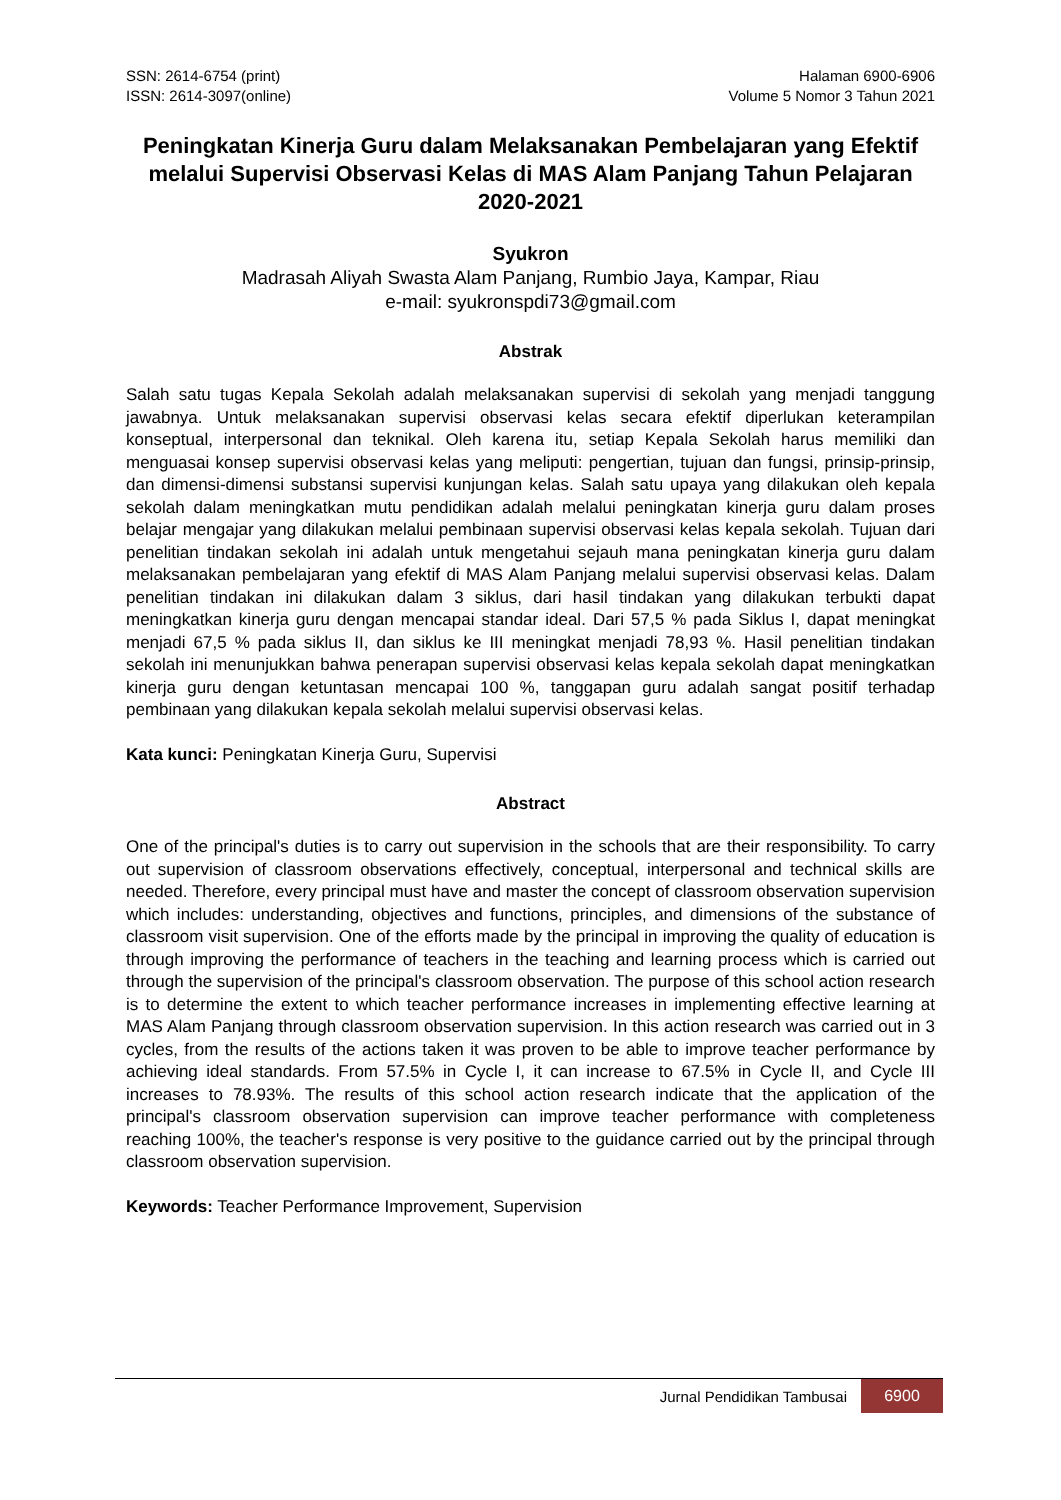SSN: 2614-6754 (print)
ISSN: 2614-3097(online)
Halaman 6900-6906
Volume 5 Nomor 3 Tahun 2021
Peningkatan Kinerja Guru dalam Melaksanakan Pembelajaran yang Efektif melalui Supervisi Observasi Kelas di MAS Alam Panjang Tahun Pelajaran 2020-2021
Syukron
Madrasah Aliyah Swasta Alam Panjang, Rumbio Jaya, Kampar, Riau
e-mail: syukronspdi73@gmail.com
Abstrak
Salah satu tugas Kepala Sekolah adalah melaksanakan supervisi di sekolah yang menjadi tanggung jawabnya. Untuk melaksanakan supervisi observasi kelas secara efektif diperlukan keterampilan konseptual, interpersonal dan teknikal. Oleh karena itu, setiap Kepala Sekolah harus memiliki dan menguasai konsep supervisi observasi kelas yang meliputi: pengertian, tujuan dan fungsi, prinsip-prinsip, dan dimensi-dimensi substansi supervisi kunjungan kelas. Salah satu upaya yang dilakukan oleh kepala sekolah dalam meningkatkan mutu pendidikan adalah melalui peningkatan kinerja guru dalam proses belajar mengajar yang dilakukan melalui pembinaan supervisi observasi kelas kepala sekolah. Tujuan dari penelitian tindakan sekolah ini adalah untuk mengetahui sejauh mana peningkatan kinerja guru dalam melaksanakan pembelajaran yang efektif di MAS Alam Panjang melalui supervisi observasi kelas. Dalam penelitian tindakan ini dilakukan dalam 3 siklus, dari hasil tindakan yang dilakukan terbukti dapat meningkatkan kinerja guru dengan mencapai standar ideal. Dari 57,5 % pada Siklus I, dapat meningkat menjadi 67,5 % pada siklus II, dan siklus ke III meningkat menjadi 78,93 %. Hasil penelitian tindakan sekolah ini menunjukkan bahwa penerapan supervisi observasi kelas kepala sekolah dapat meningkatkan kinerja guru dengan ketuntasan mencapai 100 %, tanggapan guru adalah sangat positif terhadap pembinaan yang dilakukan kepala sekolah melalui supervisi observasi kelas.
Kata kunci: Peningkatan Kinerja Guru, Supervisi
Abstract
One of the principal's duties is to carry out supervision in the schools that are their responsibility. To carry out supervision of classroom observations effectively, conceptual, interpersonal and technical skills are needed. Therefore, every principal must have and master the concept of classroom observation supervision which includes: understanding, objectives and functions, principles, and dimensions of the substance of classroom visit supervision. One of the efforts made by the principal in improving the quality of education is through improving the performance of teachers in the teaching and learning process which is carried out through the supervision of the principal's classroom observation. The purpose of this school action research is to determine the extent to which teacher performance increases in implementing effective learning at MAS Alam Panjang through classroom observation supervision. In this action research was carried out in 3 cycles, from the results of the actions taken it was proven to be able to improve teacher performance by achieving ideal standards. From 57.5% in Cycle I, it can increase to 67.5% in Cycle II, and Cycle III increases to 78.93%. The results of this school action research indicate that the application of the principal's classroom observation supervision can improve teacher performance with completeness reaching 100%, the teacher's response is very positive to the guidance carried out by the principal through classroom observation supervision.
Keywords: Teacher Performance Improvement, Supervision
Jurnal Pendidikan Tambusai
6900